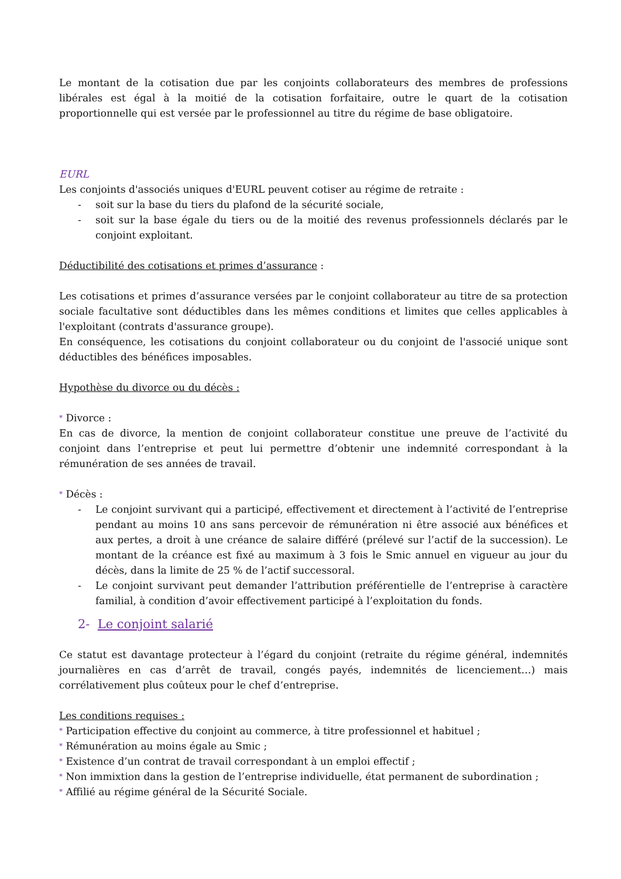Le montant de la cotisation due par les conjoints collaborateurs des membres de professions libérales est égal à la moitié de la cotisation forfaitaire, outre le quart de la cotisation proportionnelle qui est versée par le professionnel au titre du régime de base obligatoire.
EURL
Les conjoints d'associés uniques d'EURL peuvent cotiser au régime de retraite :
- soit sur la base du tiers du plafond de la sécurité sociale,
- soit sur la base égale du tiers ou de la moitié des revenus professionnels déclarés par le conjoint exploitant.
Déductibilité des cotisations et primes d’assurance :
Les cotisations et primes d’assurance versées par le conjoint collaborateur au titre de sa protection sociale facultative sont déductibles dans les mêmes conditions et limites que celles applicables à l'exploitant (contrats d'assurance groupe).
En conséquence, les cotisations du conjoint collaborateur ou du conjoint de l'associé unique sont déductibles des bénéfices imposables.
Hypothèse du divorce ou du décès :
* Divorce :
En cas de divorce, la mention de conjoint collaborateur constitue une preuve de l’activité du conjoint dans l’entreprise et peut lui permettre d’obtenir une indemnité correspondant à la rémunération de ses années de travail.
* Décès :
- Le conjoint survivant qui a participé, effectivement et directement à l’activité de l’entreprise pendant au moins 10 ans sans percevoir de rémunération ni être associé aux bénéfices et aux pertes, a droit à une créance de salaire différé (prélevé sur l’actif de la succession). Le montant de la créance est fixé au maximum à 3 fois le Smic annuel en vigueur au jour du décès, dans la limite de 25 % de l’actif successoral.
- Le conjoint survivant peut demander l’attribution préférentielle de l’entreprise à caractère familial, à condition d’avoir effectivement participé à l’exploitation du fonds.
2- Le conjoint salarié
Ce statut est davantage protecteur à l’égard du conjoint (retraite du régime général, indemnités journalières en cas d’arrêt de travail, congés payés, indemnités de licenciement…) mais corrélativement plus coûteux pour le chef d’entreprise.
Les conditions requises :
* Participation effective du conjoint au commerce, à titre professionnel et habituel ;
* Rémunération au moins égale au Smic ;
* Existence d’un contrat de travail correspondant à un emploi effectif ;
* Non immixtion dans la gestion de l’entreprise individuelle, état permanent de subordination ;
* Affilié au régime général de la Sécurité Sociale.